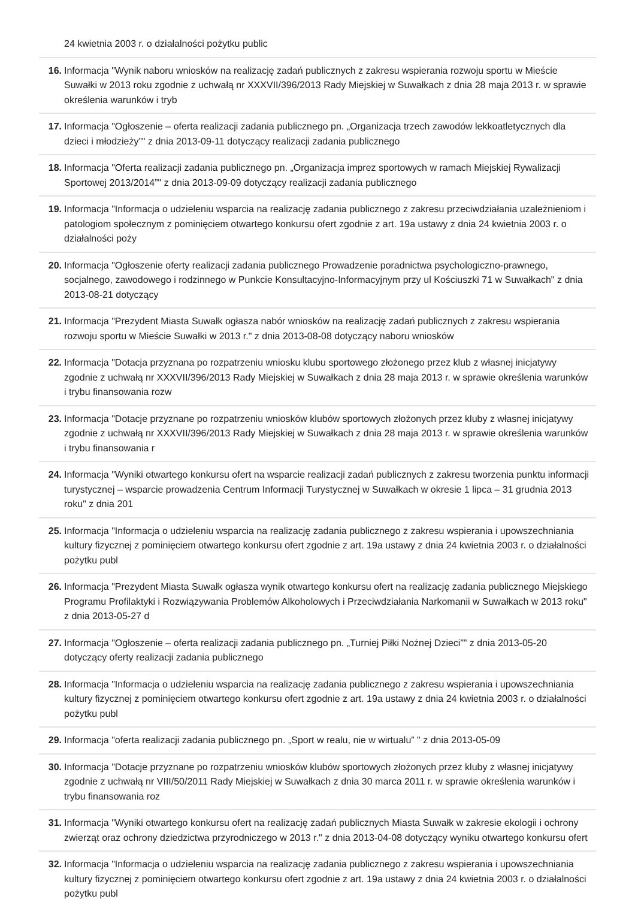24 kwietnia 2003 r. o działalności pożytku public
16. Informacja "Wynik naboru wniosków na realizację zadań publicznych z zakresu wspierania rozwoju sportu w Mieście Suwałki w 2013 roku zgodnie z uchwałą nr XXXVII/396/2013 Rady Miejskiej w Suwałkach z dnia 28 maja 2013 r. w sprawie określenia warunków i tryb
17. Informacja "Ogłoszenie – oferta realizacji zadania publicznego pn. „Organizacja trzech zawodów lekkoatletycznych dla dzieci i młodzieży”" z dnia 2013-09-11 dotyczący realizacji zadania publicznego
18. Informacja "Oferta realizacji zadania publicznego pn. „Organizacja imprez sportowych w ramach Miejskiej Rywalizacji Sportowej 2013/2014”" z dnia 2013-09-09 dotyczący realizacji zadania publicznego
19. Informacja "Informacja o udzieleniu wsparcia na realizację zadania publicznego z zakresu przeciwdziałania uzależnieniom i patologiom społecznym z pominięciem otwartego konkursu ofert zgodnie z art. 19a ustawy z dnia 24 kwietnia 2003 r. o działalności poży
20. Informacja "Ogłoszenie oferty realizacji zadania publicznego Prowadzenie poradnictwa psychologiczno-prawnego, socjalnego, zawodowego i rodzinnego w Punkcie Konsultacyjno-Informacyjnym przy ul Kościuszki 71 w Suwałkach" z dnia 2013-08-21 dotyczący
21. Informacja "Prezydent Miasta Suwałk ogłasza nabór wniosków na realizację zadań publicznych z zakresu wspierania rozwoju sportu w Mieście Suwałki w 2013 r." z dnia 2013-08-08 dotyczący naboru wniosków
22. Informacja "Dotacja przyznana po rozpatrzeniu wniosku klubu sportowego złożonego przez klub z własnej inicjatywy zgodnie z uchwałą nr XXXVII/396/2013 Rady Miejskiej w Suwałkach z dnia 28 maja 2013 r. w sprawie określenia warunków i trybu finansowania rozw
23. Informacja "Dotacje przyznane po rozpatrzeniu wniosków klubów sportowych złożonych przez kluby z własnej inicjatywy zgodnie z uchwałą nr XXXVII/396/2013 Rady Miejskiej w Suwałkach z dnia 28 maja 2013 r. w sprawie określenia warunków i trybu finansowania r
24. Informacja "Wyniki otwartego konkursu ofert na wsparcie realizacji zadań publicznych z zakresu tworzenia punktu informacji turystycznej – wsparcie prowadzenia Centrum Informacji Turystycznej w Suwałkach w okresie 1 lipca – 31 grudnia 2013 roku" z dnia 201
25. Informacja "Informacja o udzieleniu wsparcia na realizację zadania publicznego z zakresu wspierania i upowszechniania kultury fizycznej z pominięciem otwartego konkursu ofert zgodnie z art. 19a ustawy z dnia 24 kwietnia 2003 r. o działalności pożytku publ
26. Informacja "Prezydent Miasta Suwałk ogłasza wynik otwartego konkursu ofert na realizację zadania publicznego Miejskiego Programu Profilaktyki i Rozwiązywania Problemów Alkoholowych i Przeciwdziałania Narkomanii w Suwałkach w 2013 roku" z dnia 2013-05-27 d
27. Informacja "Ogłoszenie – oferta realizacji zadania publicznego pn. „Turniej Piłki Nożnej Dzieci”" z dnia 2013-05-20 dotyczący oferty realizacji zadania publicznego
28. Informacja "Informacja o udzieleniu wsparcia na realizację zadania publicznego z zakresu wspierania i upowszechniania kultury fizycznej z pominięciem otwartego konkursu ofert zgodnie z art. 19a ustawy z dnia 24 kwietnia 2003 r. o działalności pożytku publ
29. Informacja "oferta realizacji zadania publicznego pn. „Sport w realu, nie w wirtualu” " z dnia 2013-05-09
30. Informacja "Dotacje przyznane po rozpatrzeniu wniosków klubów sportowych złożonych przez kluby z własnej inicjatywy zgodnie z uchwałą nr VIII/50/2011 Rady Miejskiej w Suwałkach z dnia 30 marca 2011 r. w sprawie określenia warunków i trybu finansowania roz
31. Informacja "Wyniki otwartego konkursu ofert na realizację zadań publicznych Miasta Suwałk w zakresie ekologii i ochrony zwierząt oraz ochrony dziedzictwa przyrodniczego w 2013 r." z dnia 2013-04-08 dotyczący wyniku otwartego konkursu ofert
32. Informacja "Informacja o udzieleniu wsparcia na realizację zadania publicznego z zakresu wspierania i upowszechniania kultury fizycznej z pominięciem otwartego konkursu ofert zgodnie z art. 19a ustawy z dnia 24 kwietnia 2003 r. o działalności pożytku publ